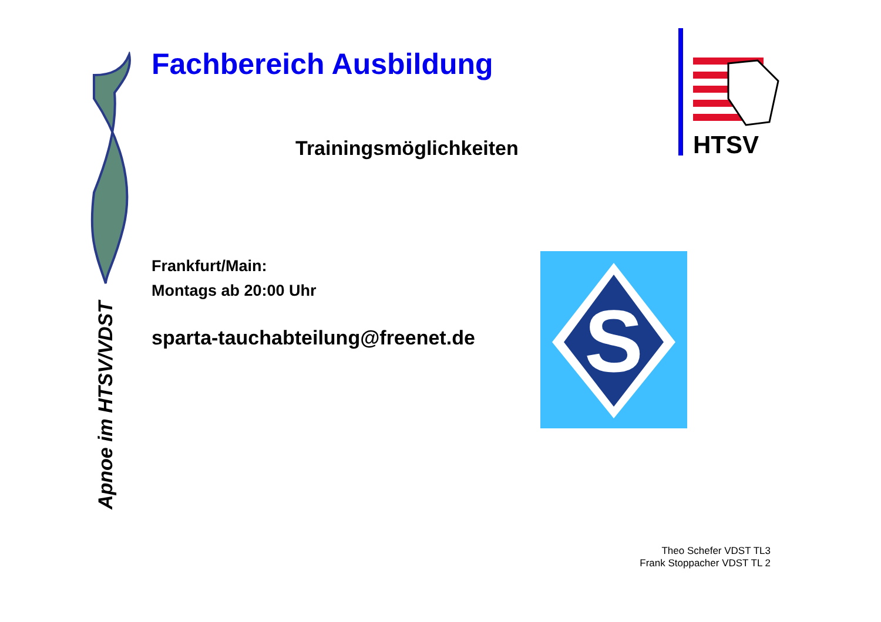Apnoe im HTSV/VDST
Fachbereich Ausbildung
Trainingsmöglichkeiten
Frankfurt/Main:
Montags ab 20:00 Uhr
sparta-tauchabteilung@freenet.de
HTSV
S
Theo Schefer VDST TL3
Frank Stoppacher VDST TL 2